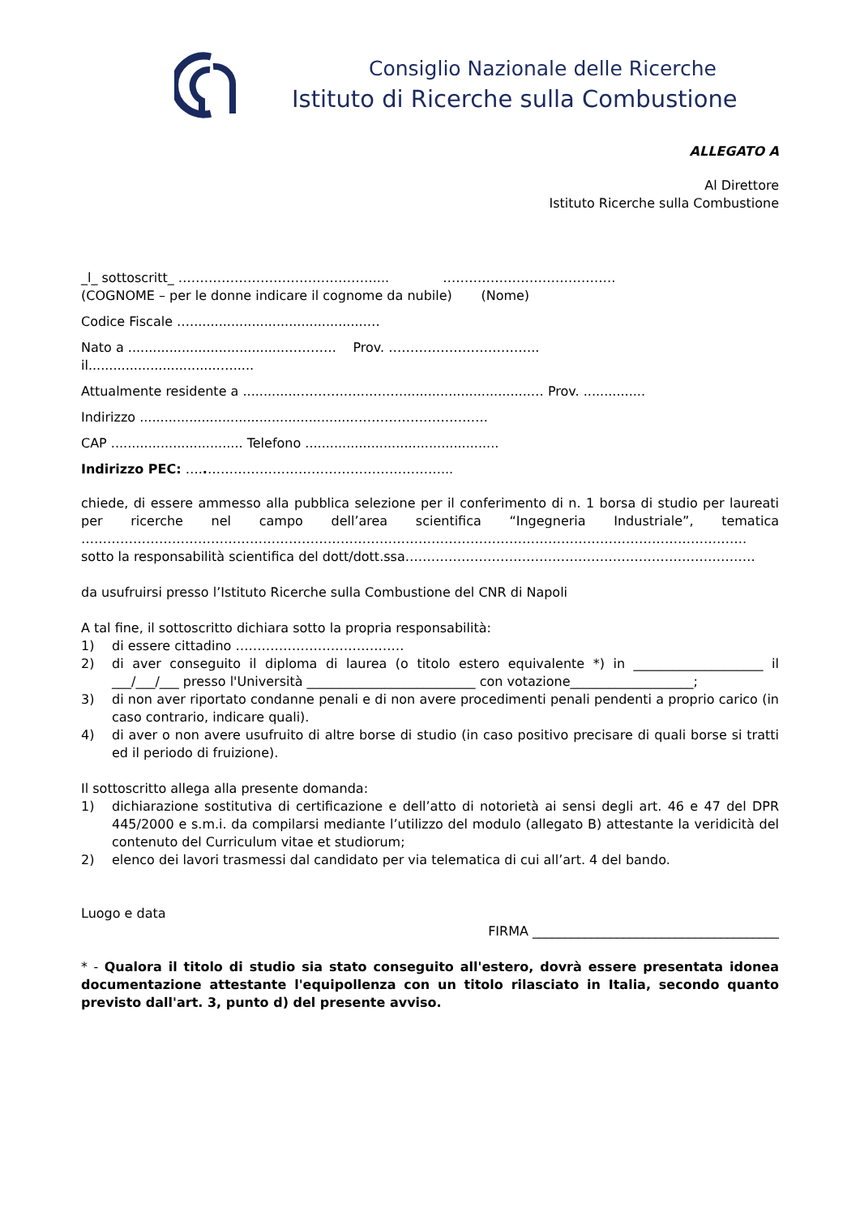Consiglio Nazionale delle Ricerche
Istituto di Ricerche sulla Combustione
ALLEGATO A
Al Direttore
Istituto Ricerche sulla Combustione
_l_ sottoscritt_ ……………………………………….... ………………………………….
(COGNOME – per le donne indicare il cognome da nubile) (Nome)
Codice Fiscale …...........................................…
Nato a ......................................………… Prov. ……………………………..
il...............................…......
Attualmente residente a ..............……….…...….…................................… Prov. ...............
Indirizzo ....................................................………………………….
CAP ................................ Telefono ...............................................
Indirizzo PEC: …..………………………………………………...
chiede, di essere ammesso alla pubblica selezione per il conferimento di n. 1 borsa di studio per laureati per ricerche nel campo dell’area scientifica “Ingegneria Industriale”, tematica ……………………………………………………………………………………………………………………………………….
sotto la responsabilità scientifica del dott/dott.ssa………………………………………………………………………
da usufruirsi presso l’Istituto Ricerche sulla Combustione del CNR di Napoli
A tal fine, il sottoscritto dichiara sotto la propria responsabilità:
1) di essere cittadino …………………………………
2) di aver conseguito il diploma di laurea (o titolo estero equivalente *) in ____________________ il ___/___/___ presso l'Università __________________________ con votazione___________________;
3) di non aver riportato condanne penali e di non avere procedimenti penali pendenti a proprio carico (in caso contrario, indicare quali).
4) di aver o non avere usufruito di altre borse di studio (in caso positivo precisare di quali borse si tratti ed il periodo di fruizione).
Il sottoscritto allega alla presente domanda:
1) dichiarazione sostitutiva di certificazione e dell’atto di notorietà ai sensi degli art. 46 e 47 del DPR 445/2000 e s.m.i. da compilarsi mediante l’utilizzo del modulo (allegato B) attestante la veridicità del contenuto del Curriculum vitae et studiorum;
2) elenco dei lavori trasmessi dal candidato per via telematica di cui all’art. 4 del bando.
Luogo e data
FIRMA ______________________________________
* - Qualora il titolo di studio sia stato conseguito all'estero, dovrà essere presentata idonea documentazione attestante l'equipollenza con un titolo rilasciato in Italia, secondo quanto previsto dall'art. 3, punto d) del presente avviso.